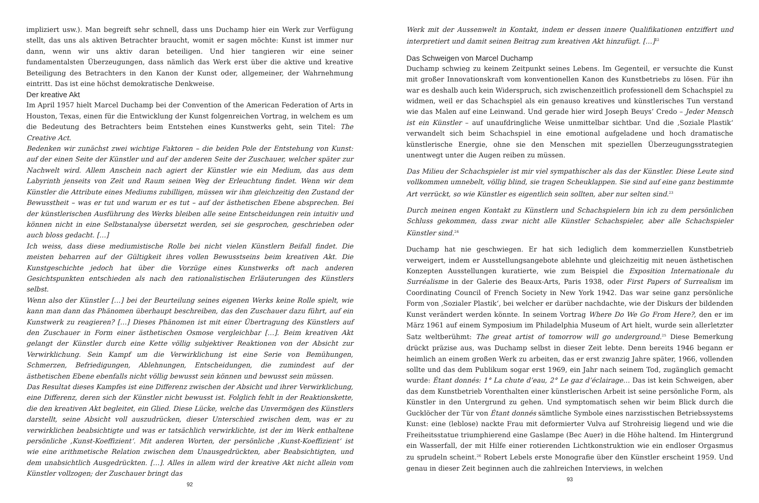impliziert usw.). Man begreift sehr schnell, dass uns Duchamp hier ein Werk zur Verfügung stellt, das uns als aktiven Betrachter braucht, womit er sagen möchte: Kunst ist immer nur dann, wenn wir uns aktiv daran beteiligen. Und hier tangieren wir eine seiner fundamentalsten Überzeugungen, dass nämlich das Werk erst über die aktive und kreative Beteiligung des Betrachters in den Kanon der Kunst oder, allgemeiner, der Wahrnehmung eintritt. Das ist eine höchst demokratische Denkweise.
Der kreative Akt
Im April 1957 hielt Marcel Duchamp bei der Convention of the American Federation of Arts in Houston, Texas, einen für die Entwicklung der Kunst folgenreichen Vortrag, in welchem es um die Bedeutung des Betrachters beim Entstehen eines Kunstwerks geht, sein Titel: The Creative Act.
Bedenken wir zunächst zwei wichtige Faktoren – die beiden Pole der Entstehung von Kunst: auf der einen Seite der Künstler und auf der anderen Seite der Zuschauer, welcher später zur Nachwelt wird. Allem Anschein nach agiert der Künstler wie ein Medium, das aus dem Labyrinth jenseits von Zeit und Raum seinen Weg der Erleuchtung findet. Wenn wir dem Künstler die Attribute eines Mediums zubilligen, müssen wir ihm gleichzeitig den Zustand der Bewusstheit – was er tut und warum er es tut – auf der ästhetischen Ebene absprechen. Bei der künstlerischen Ausführung des Werks bleiben alle seine Entscheidungen rein intuitiv und können nicht in eine Selbstanalyse übersetzt werden, sei sie gesprochen, geschrieben oder auch bloss gedacht. […]
Ich weiss, dass diese mediumistische Rolle bei nicht vielen Künstlern Beifall findet. Die meisten beharren auf der Gültigkeit ihres vollen Bewusstseins beim kreativen Akt. Die Kunstgeschichte jedoch hat über die Vorzüge eines Kunstwerks oft nach anderen Gesichtspunkten entschieden als nach den rationalistischen Erläuterungen des Künstlers selbst.
Wenn also der Künstler […] bei der Beurteilung seines eigenen Werks keine Rolle spielt, wie kann man dann das Phänomen überhaupt beschreiben, das den Zuschauer dazu führt, auf ein Kunstwerk zu reagieren? […] Dieses Phänomen ist mit einer Übertragung des Künstlers auf den Zuschauer in Form einer ästhetischen Osmose vergleichbar […]. Beim kreativen Akt gelangt der Künstler durch eine Kette völlig subjektiver Reaktionen von der Absicht zur Verwirklichung. Sein Kampf um die Verwirklichung ist eine Serie von Bemühungen, Schmerzen, Befriedigungen, Ablehnungen, Entscheidungen, die zumindest auf der ästhetischen Ebene ebenfalls nicht völlig bewusst sein können und bewusst sein müssen.
Das Resultat dieses Kampfes ist eine Differenz zwischen der Absicht und ihrer Verwirklichung, eine Differenz, deren sich der Künstler nicht bewusst ist. Folglich fehlt in der Reaktionskette, die den kreativen Akt begleitet, ein Glied. Diese Lücke, welche das Unvermögen des Künstlers darstellt, seine Absicht voll auszudrücken, dieser Unterschied zwischen dem, was er zu verwirklichen beabsichtigte und was er tatsächlich verwirklichte, ist der im Werk enthaltene persönliche ‚Kunst-Koeffizient‘. Mit anderen Worten, der persönliche ‚Kunst-Koeffizient‘ ist wie eine arithmetische Relation zwischen dem Unausgedrückten, aber Beabsichtigten, und dem unabsichtlich Ausgedrückten. […]. Alles in allem wird der kreative Akt nicht allein vom Künstler vollzogen; der Zuschauer bringt das
92
Werk mit der Aussenwelt in Kontakt, indem er dessen innere Qualifikationen entziffert und interpretiert und damit seinen Beitrag zum kreativen Akt hinzufügt. […]<sup>22</sup>
Das Schweigen von Marcel Duchamp
Duchamp schwieg zu keinem Zeitpunkt seines Lebens. Im Gegenteil, er versuchte die Kunst mit großer Innovationskraft vom konventionellen Kanon des Kunstbetriebs zu lösen. Für ihn war es deshalb auch kein Widerspruch, sich zwischenzeitlich professionell dem Schachspiel zu widmen, weil er das Schachspiel als ein genauso kreatives und künstlerisches Tun verstand wie das Malen auf eine Leinwand. Und gerade hier wird Joseph Beuys’ Credo – Jeder Mensch ist ein Künstler – auf unaufdringliche Weise unmittelbar sichtbar. Und die ‚Soziale Plastik‘ verwandelt sich beim Schachspiel in eine emotional aufgeladene und hoch dramatische künstlerische Energie, ohne sie den Menschen mit speziellen Überzeugungsstrategien unentwegt unter die Augen reiben zu müssen.
Das Milieu der Schachspieler ist mir viel sympathischer als das der Künstler. Diese Leute sind vollkommen umnebelt, völlig blind, sie tragen Scheuklappen. Sie sind auf eine ganz bestimmte Art verrückt, so wie Künstler es eigentlich sein sollten, aber nur selten sind.<sup>23</sup>
Durch meinen engen Kontakt zu Künstlern und Schachspielern bin ich zu dem persönlichen Schluss gekommen, dass zwar nicht alle Künstler Schachspieler, aber alle Schachspieler Künstler sind.<sup>24</sup>
Duchamp hat nie geschwiegen. Er hat sich lediglich dem kommerziellen Kunstbetrieb verweigert, indem er Ausstellungsangebote ablehnte und gleichzeitig mit neuen ästhetischen Konzepten Ausstellungen kuratierte, wie zum Beispiel die Exposition Internationale du Surréalisme in der Galerie des Beaux-Arts, Paris 1938, oder First Papers of Surrealism im Coordinating Council of French Society in New York 1942. Das war seine ganz persönliche Form von ‚Sozialer Plastik‘, bei welcher er darüber nachdachte, wie der Diskurs der bildenden Kunst verändert werden könnte. In seinem Vortrag Where Do We Go From Here?, den er im März 1961 auf einem Symposium im Philadelphia Museum of Art hielt, wurde sein allerletzter Satz weltberühmt: The great artist of tomorrow will go underground.<sup>25</sup> Diese Bemerkung drückt präzise aus, was Duchamp selbst in dieser Zeit lebte. Denn bereits 1946 begann er heimlich an einem großen Werk zu arbeiten, das er erst zwanzig Jahre später, 1966, vollenden sollte und das dem Publikum sogar erst 1969, ein Jahr nach seinem Tod, zugänglich gemacht wurde: Étant donnés: 1° La chute d’eau, 2° Le gaz d’éclairage… Das ist kein Schweigen, aber das dem Kunstbetrieb Vorenthalten einer künstlerischen Arbeit ist seine persönliche Form, als Künstler in den Untergrund zu gehen. Und symptomatisch sehen wir beim Blick durch die Gucklöcher der Tür von Étant donnés sämtliche Symbole eines narzisstischen Betriebssystems Kunst: eine (leblose) nackte Frau mit deformierter Vulva auf Strohreisig liegend und wie die Freiheitsstatue triumphierend eine Gaslampe (Bec Auer) in die Höhe haltend. Im Hintergrund ein Wasserfall, der mit Hilfe einer rotierenden Lichtkonstruktion wie ein endloser Orgasmus zu sprudeln scheint.<sup>26</sup> Robert Lebels erste Monografie über den Künstler erscheint 1959. Und genau in dieser Zeit beginnen auch die zahlreichen Interviews, in welchen
93